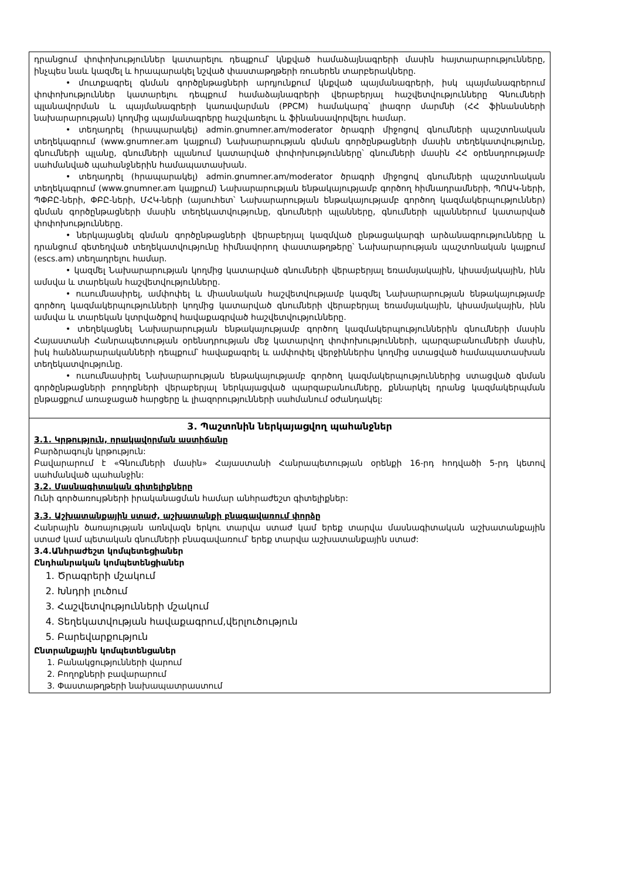դրանցում փոփոխություններ կատարելու դեպքում՝ կնքված համաձայնագրերի մասին հայտարարությունները, ինչպես նաև կազմել և հրապարակել նշված փաստաթղթերի ռուսերեն տարբերակները.
• մուտքագրել գնման գործընթացների արդյունքում կնքված պայմանագրերի, իսկ պայմանագրերում փոփոխություններ կատարելու դեպքում համաձայնագրերի վերաբերյալ հաշվետվությունները Գնումների պլանավորման և պայմանագրերի կառավարման (PPCM) համակարգ՝ լիազոր մարմնի (ՀՀ ֆինանսների նախարարության) կողմից պայմանագրերը հաշվառելու և ֆինանսավորվելու համար.
• տեղադրել (հրապարակել) admin.gnumner.am/moderator ծրագրի միջոցով գնումների պաշտոնական տեղեկագրում (www.gnumner.am կայքում) Նախարարության գնման գործընթացների մասին տեղեկատվությունը, գնումների պլանը, գնումների պլանում կատարված փոփոխությունները՝ գնումների մասին ՀՀ օրենսդրությամբ սահմանված պահանջներին համապատասխան.
• տեղադրել (հրապարակել) admin.gnumner.am/moderator ծրագրի միջոցով գնումների պաշտոնական տեղեկագրում (www.gnumner.am կայքում) Նախարարության ենթակայությամբ գործող հիմնադրամների, ՊՈԱԿ-ների, ՊՓԲԸ-ների, ՓԲԸ-ների, ՄՀԿ-ների (այսուհետ՝ Նախարարության ենթակայությամբ գործող կազմակերպություններ) գնման գործընթացների մասին տեղեկատվությունը, գնումների պլանները, գնումների պլաններում կատարված փոփոխությունները.
• ներկայացնել գնման գործընթացների վերաբերյալ կազմված ընթացակարգի արձանագրությունները և դրանցում զետեղված տեղեկատվությունը հիմնավորող փաստաթղթերը՝ Նախարարության պաշտոնական կայքում (escs.am) տեղադրելու համար.
• կազմել Նախարարության կողմից կատարված գնումների վերաբերյալ եռամսյակային, կիսամյակային, ինն ամսվա և տարեկան հաշվետվությունները.
• ուսումնասիրել, ամփոփել և միասնական հաշվետվությամբ կազմել Նախարարության ենթակայությամբ գործող կազմակերպությունների կողմից կատարված գնումների վերաբերյալ եռամսյակային, կիսամյակային, ինն ամսվա և տարեկան կտրվածքով հավաքագրված հաշվետվությունները.
• տեղեկացնել Նախարարության ենթակայությամբ գործող կազմակերպություններին գնումների մասին Հայաստանի Հանրապետության օրենսդրության մեջ կատարվող փոփոխությունների, պարզաբանումների մասին, իսկ հանձնարարականների դեպքում՝ հավաքագրել և ամփոփել վերջիններիս կողմից ստացված համապատասխան տեղեկատվությունը.
• ուսումնասիրել Նախարարության ենթակայությամբ գործող կազմակերպություններից ստացված գնման գործընթացների բողոքների վերաբերյալ ներկայացված պարզաբանումները, քննարկել դրանց կազմակերպման ընթացքում առաջացած հարցերը և լիազորությունների սահմանում օժանդակել:
3. Պաշտոնին ներկայացվող պահանջներ
3.1. Կրթություն, որակավորման աստիճանը
Բարձրագույն կրթություն:
Բավարարում է «Գնումների մասին» Հայաստանի Հանրապետության օրենքի 16-րդ հոդվածի 5-րդ կետով սահմանված պահանջին:
3.2. Մասնագիտական գիտելիքները
Ունի գործառույթների իրականացման համար անհրաժեշտ գիտելիքներ:
3.3. Աշխատանքային ստաժ, աշխատանքի բնագավառում փորձը
Հանրային ծառայության առնվազն երկու տարվա ստաժ կամ երեք տարվա մասնագիտական աշխատանքային ստաժ կամ պետական գնումների բնագավառում՝ երեք տարվա աշխատանքային ստաժ:
3.4.Անհրաժեշտ կոմպետեցիաներ
Ընդհանրական կոմպետենցիաներ
1. Ծրագրերի մշակում
2. Խնդրի լուծում
3. Հաշվետվությունների մշակում
4. Տեղեկատվության հավաքագրում,վերլուծություն
5. Բարեվարքություն
Ընտրանքային կոմպետենցաներ
1. Բանակցությունների վարում
2. Բողոքների բավարարում
3. Փաստաթղթերի նախապատրաստում